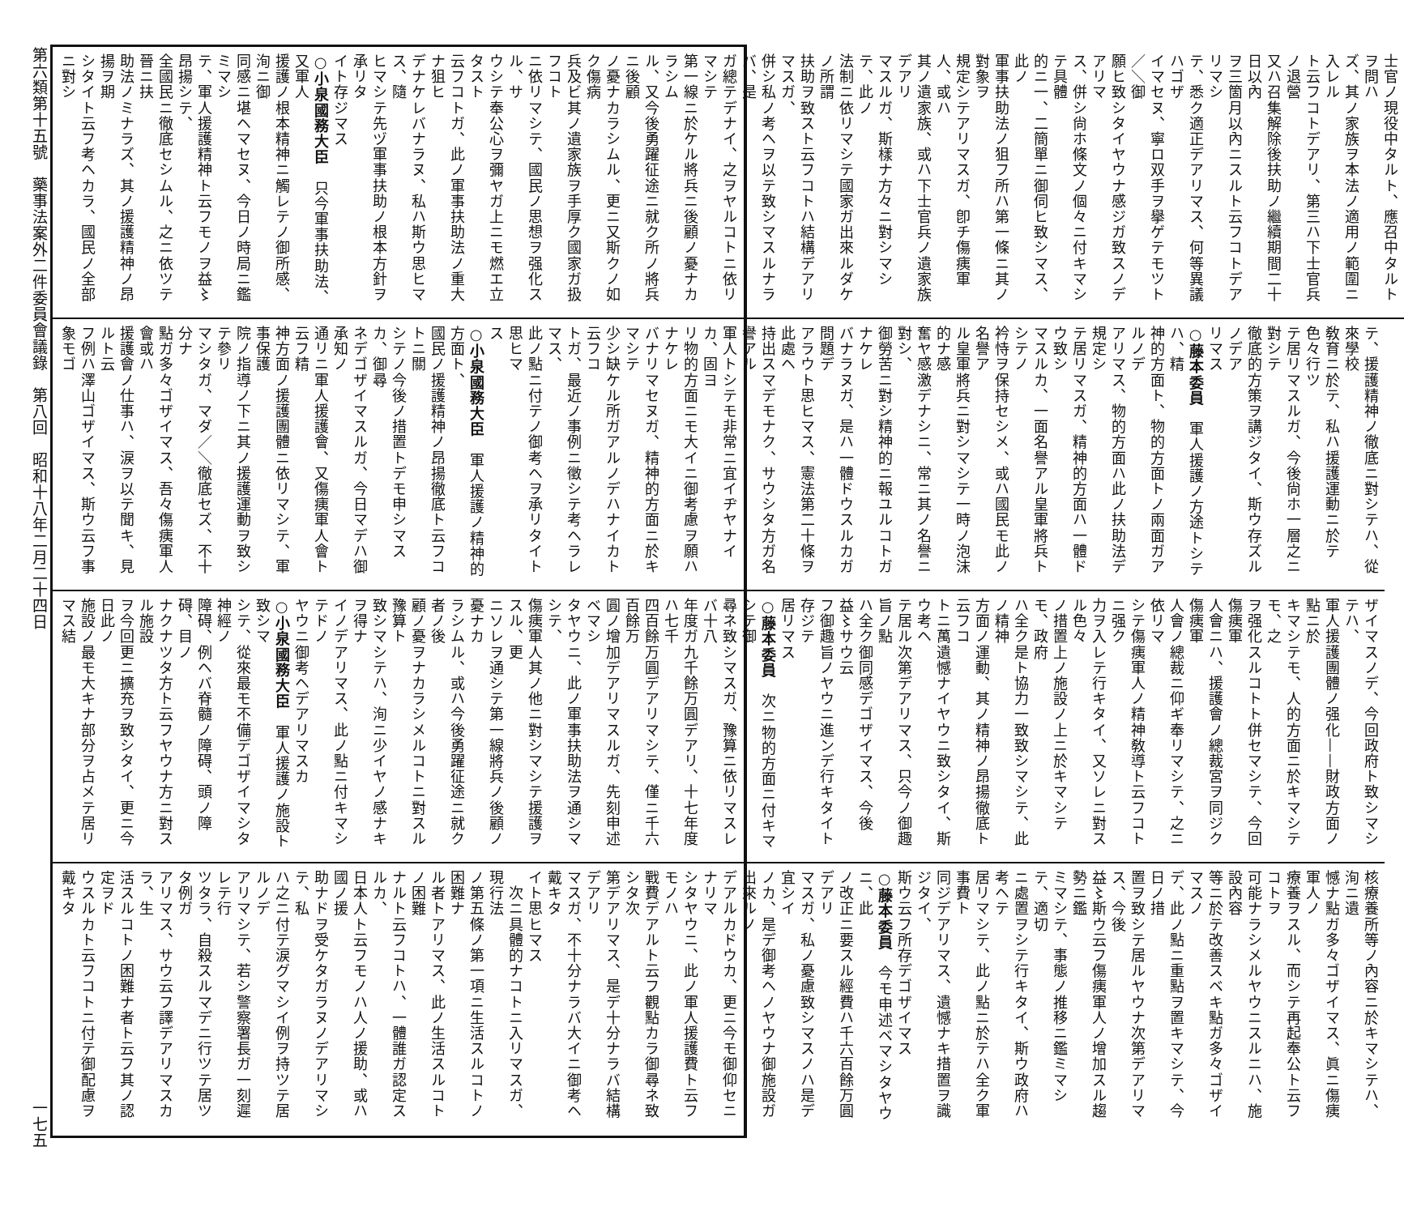第六類第十五號　藥事法案外二件委員會議錄　第八回　昭和十八年二月二十四日
一七五
士官ノ現役中タルト、應召中タルトヲ問ハ
ズ、其ノ家族ヲ本法ノ適用ノ範圍ニ入レル
ト云フコトデアリ、第三ハ下士官兵ノ退營
又ハ召集解除後扶助ノ繼續期間二十日以內
ヲ三箇月以內ニスルト云フコトデアリマシ
テ、悉ク適正デアリマス、何等異議ハゴザ
イマセヌ、寧ロ双手ヲ擧ゲテモツト／＼御
願ヒ致シタイヤウナ感ジガ致スノデアリマ
ス、併シ尙ホ條文ノ個々ニ付キマシテ具體
的ニ一、二簡單ニ御伺ヒ致シマス、此ノ
軍事扶助法ノ狙フ所ハ第一條ニ其ノ對象ヲ
規定シテアリマスガ、卽チ傷痍軍人、或ハ
其ノ遺家族、或ハ下士官兵ノ遺家族デアリ
マスルガ、斯樣ナ方々ニ對シマシテ、此ノ
法制ニ依リマシテ國家ガ出來ルダケノ所謂
扶助ヲ致スト云フコトハ結構デアリマスガ、
併シ私ノ考ヘヲ以テ致シマスルナラバ、是
ガ總テデナイ、之ヲヤルコトニ依リマシテ
第一線ニ於ケル將兵ニ後顧ノ憂ナカラシム
ル、又今後勇躍征途ニ就ク所ノ將兵ニ後顧
ノ憂ナカラシムル、更ニ又斯クノ如ク傷病
兵及ビ其ノ遺家族ヲ手厚ク國家ガ扱フコト
ニ依リマシテ、國民ノ思想ヲ强化スル、サ
ウシテ奉公心ヲ彌ヤガ上ニモ燃エ立タスト
云フコトガ、此ノ軍事扶助法ノ重大ナ狙ヒ
デナケレバナラヌ、私ハ斯ウ思ヒマス、隨
ヒマシテ先ヅ軍事扶助ノ根本方針ヲ承リタ
イト存ジマス
○小泉國務大臣　只今軍事扶助法、又軍人
援護ノ根本精神ニ觸レテノ御所感、洵ニ御
同感ニ堪ヘマセヌ、今日ノ時局ニ鑑ミマシ
テ、軍人援護精神ト云フモノヲ益〻昂揚シテ、
全國民ニ徹底セシムル、之ニ依ツテ晉ニ扶
助法ノミナラズ、其ノ援護精神ノ昂揚ヲ期
シタイト云フ考ヘカラ、國民ノ全部ニ對シ
テ、援護精神ノ徹底ニ對シテハ、從來學校
敎育ニ於テ、私ハ援護運動ニ於テ色々行ツ
テ居リマスルガ、今後尙ホ一層之ニ對シテ
徹底的方策ヲ講ジタイ、斯ウ存ズルノデア
リマス
○藤本委員　軍人援護ノ方途トシテハ、精
神的方面ト、物的方面トノ兩面ガアルノデ
アリマス、物的方面ハ此ノ扶助法デ規定シ
テ居リマスガ、精神的方面ハ一體ドウ致シ
マスルカ、一面名譽アル皇軍將兵トシテノ
衿恃ヲ保持セシメ、或ハ國民モ此ノ名譽ア
ル皇軍將兵ニ對シマシテ一時ノ泡沫的ナ感
奮ヤ感激デナシニ、常ニ其ノ名譽ニ對シ、
御勞苦ニ對シ精神的ニ報ユルコトガナケレ
バナラヌガ、是ハ一體ドウスルカガ問題デ
アラウト思ヒマス、憲法第二十條ヲ此處ヘ
持出スマデモナク、サウシタ方ガ名譽アル
軍人トシテモ非常ニ宜イヂヤナイカ、固ヨ
リ物的方面ニモ大イニ御考慮ヲ願ハナケレ
バナリマセヌガ、精神的方面ニ於キマシテ
少シ缺ケル所ガアルノデハナイカト云フコ
トガ、最近ノ事例ニ徵シテ考ヘラレマス、
此ノ點ニ付テノ御考ヘヲ承リタイト思ヒマ
ス
○小泉國務大臣　軍人援護ノ精神的方面ト、
國民ノ援護精神ノ昂揚徹底ト云フコトニ關
シテノ今後ノ措置トデモ申シマスカ、御尋
ネデゴザイマスルガ、今日マデハ御承知ノ
通リニ軍人援護會、又傷痍軍人會ト云フ精
神方面ノ援護團體ニ依リマシテ、軍事保護
院ノ指導ノ下ニ其ノ援護運動ヲ致シテ參リ
マシタガ、マダ／＼徹底セズ、不十分ナ
點ガ多々ゴザイマス、吾々傷痍軍人會或ハ
援護會ノ仕事ハ、涙ヲ以テ聞キ、見ルト云
フ例ハ澤山ゴザイマス、斯ウ云フ事象モゴ
ザイマスノデ、今回政府ト致シマシテハ、
軍人援護團體ノ强化——財政方面ノ點ニ於
キマシテモ、人的方面ニ於キマシテモ、之
ヲ强化スルコトト併セマシテ、今回傷痍軍
人會ニハ、援護會ノ總裁宮ヲ同ジク傷痍軍
人會ノ總裁ニ仰ギ奉リマシテ、之ニ依リマ
シテ傷痍軍人ノ精神敎導ト云フコトニ强ク
力ヲ入レテ行キタイ、又ソレニ對スル色々
ノ措置上ノ施設ノ上ニ於キマシテモ、政府
ハ全ク是ト協力一致致シマシテ、此ノ精神
方面ノ運動、其ノ精神ノ昂揚徹底ト云フコ
トニ萬遺憾ナイヤウニ致シタイ、斯ウ考ヘ
テ居ル次第デアリマス、只今ノ御趣旨ノ點
ハ全ク御同感デゴザイマス、今後益〻サウ云
フ御趣旨ノヤウニ進ンデ行キタイト存ジテ
居リマス
○藤本委員　次ニ物的方面ニ付キマシテ御
尋ネ致シマスガ、豫算ニ依リマスレバ十八
年度ガ九千餘万圓デアリ、十七年度ハ七千
四百餘万圓デアリマシテ、僅ニ千六百餘万
圓ノ增加デアリマスルガ、先刻申述ベマシ
タヤウニ、此ノ軍事扶助法ヲ通シマシテ、
傷痍軍人其ノ他ニ對シマシテ援護ヲスル、更
ニソレヲ通シテ第一線將兵ノ後顧ノ憂ナカ
ラシムル、或ハ今後勇躍征途ニ就ク者ノ後
顧ノ憂ヲナカラシメルコトニ對スル豫算ト
致シマシテハ、洵ニ少イヤノ感ナキヲ得ナ
イノデアリマス、此ノ點ニ付キマシテドノ
ヤウニ御考ヘデアリマスカ
○小泉國務大臣　軍人援護ノ施設ト致シマ
シテ、從來最モ不備デゴザイマシタ神經ノ
障碍、例ヘバ脊髓ノ障碍、頭ノ障碍、目ノ
ナクナツタ方ト云フヤウナ方ニ對スル施設
ヲ今回更ニ擴充ヲ致シタイ、更ニ今日此ノ
施設ノ最モ大キナ部分ヲ占メテ居リマス結
核療養所等ノ內容ニ於キマシテハ、洵ニ遺
憾ナ點ガ多々ゴザイマス、眞ニ傷痍軍人ノ
療養ヲスル、而シテ再起奉公ト云フコトヲ
可能ナラシメルヤウニスルニハ、施設內容
等ニ於テ改善スベキ點ガ多々ゴザイマスノ
デ、此ノ點ニ重點ヲ置キマシテ、今日ノ措
置ヲ致シテ居ルヤウナ次第デアリマス、今後
益〻斯ウ云フ傷痍軍人ノ增加スル趨勢ニ鑑
ミマシテ、事態ノ推移ニ鑑ミマシテ、適切
ニ處置ヲシテ行キタイ、斯ウ政府ハ考ヘテ
居リマシテ、此ノ點ニ於テハ全ク軍事費ト
同ジデアリマス、遺憾ナキ措置ヲ識ジタイ、
斯ウ云フ所存デゴザイマス
○藤本委員　今モ申述ベマシタヤウニ、此
ノ改正ニ要スル經費ハ千六百餘万圓デアリ
マスガ、私ノ憂慮致シマスノハ是デ宜シイ
ノカ、是デ御考ヘノヤウナ御施設ガ出來ルノ
デアルカドウカ、更ニ今モ御仰セニナリマ
シタヤウニ、此ノ軍人援護費ト云フモノハ
戰費デアルト云フ觀點カラ御尋ネ致シタ次
第デアリマス、是デ十分ナラバ結構デアリ
マスガ、不十分ナラバ大イニ御考ヘ戴キタ
イト思ヒマス
　次ニ具體的ナコトニ入リマスガ、現行法
ノ第五條ノ第一項ニ生活スルコトノ困難ナ
ル者トアリマス、此ノ生活スルコトノ困難
ナルト云フコトハ、一體誰ガ認定スルカ、
日本人ト云フモノハ人ノ援助、或ハ國ノ援
助ナドヲ受ケタガラヌノデアリマシテ、私
ハ之ニ付テ涙グマシイ例ヲ持ツテ居ルノデ
アリマシテ、若シ警察署長ガ一刻遲レテ行
ツタラ、自殺スルマデニ行ツテ居ツタ例ガ
アリマス、サウ云フ譯デアリマスカラ、生
活スルコトノ困難ナ者ト云フ其ノ認定ヲド
ウスルカト云フコトニ付テ御配慮ヲ戴キタ